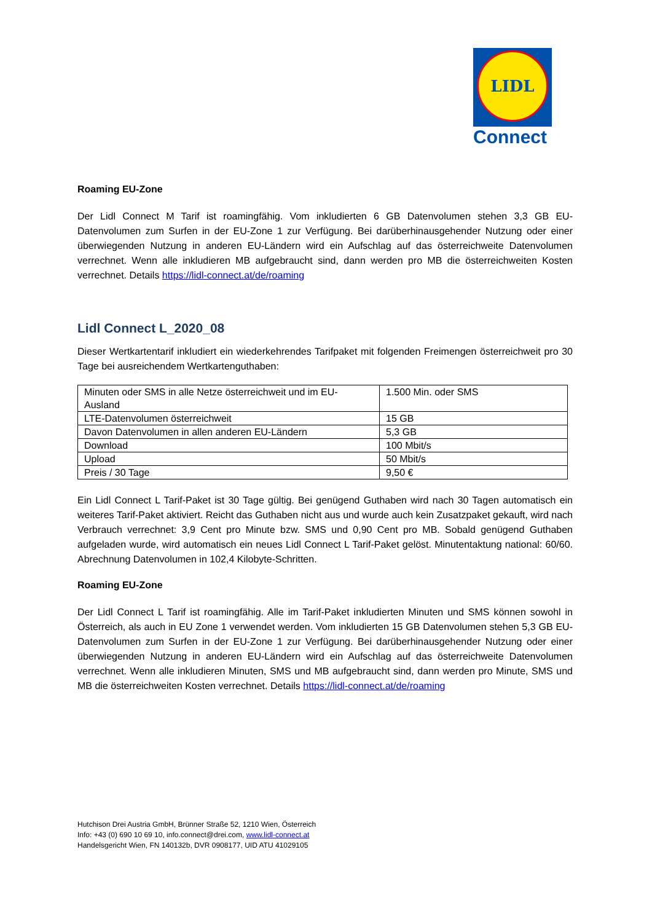LIDL
Connect
Roaming EU-Zone
Der Lidl Connect M Tarif ist roamingfähig. Vom inkludierten 6 GB Datenvolumen stehen 3,3 GB EU-Datenvolumen zum Surfen in der EU-Zone 1 zur Verfügung. Bei darüberhinausgehender Nutzung oder einer überwiegenden Nutzung in anderen EU-Ländern wird ein Aufschlag auf das österreichweite Datenvolumen verrechnet. Wenn alle inkludieren MB aufgebraucht sind, dann werden pro MB die österreichweiten Kosten verrechnet. Details https://lidl-connect.at/de/roaming
Lidl Connect L_2020_08
Dieser Wertkartentarif inkludiert ein wiederkehrendes Tarifpaket mit folgenden Freimengen österreichweit pro 30 Tage bei ausreichendem Wertkartenguthaben:
| Minuten oder SMS in alle Netze österreichweit und im EU-Ausland | 1.500 Min. oder SMS |
| LTE-Datenvolumen österreichweit | 15 GB |
| Davon Datenvolumen in allen anderen EU-Ländern | 5,3 GB |
| Download | 100 Mbit/s |
| Upload | 50 Mbit/s |
| Preis / 30 Tage | 9,50 € |
Ein Lidl Connect L Tarif-Paket ist 30 Tage gültig. Bei genügend Guthaben wird nach 30 Tagen automatisch ein weiteres Tarif-Paket aktiviert. Reicht das Guthaben nicht aus und wurde auch kein Zusatzpaket gekauft, wird nach Verbrauch verrechnet: 3,9 Cent pro Minute bzw. SMS und 0,90 Cent pro MB. Sobald genügend Guthaben aufgeladen wurde, wird automatisch ein neues Lidl Connect L Tarif-Paket gelöst. Minutentaktung national: 60/60. Abrechnung Datenvolumen in 102,4 Kilobyte-Schritten.
Roaming EU-Zone
Der Lidl Connect L Tarif ist roamingfähig. Alle im Tarif-Paket inkludierten Minuten und SMS können sowohl in Österreich, als auch in EU Zone 1 verwendet werden. Vom inkludierten 15 GB Datenvolumen stehen 5,3 GB EU-Datenvolumen zum Surfen in der EU-Zone 1 zur Verfügung. Bei darüberhinausgehender Nutzung oder einer überwiegenden Nutzung in anderen EU-Ländern wird ein Aufschlag auf das österreichweite Datenvolumen verrechnet. Wenn alle inkludieren Minuten, SMS und MB aufgebraucht sind, dann werden pro Minute, SMS und MB die österreichweiten Kosten verrechnet. Details https://lidl-connect.at/de/roaming
Hutchison Drei Austria GmbH, Brünner Straße 52, 1210 Wien, Österreich
Info: +43 (0) 690 10 69 10, info.connect@drei.com, www.lidl-connect.at
Handelsgericht Wien, FN 140132b, DVR 0908177, UID ATU 41029105